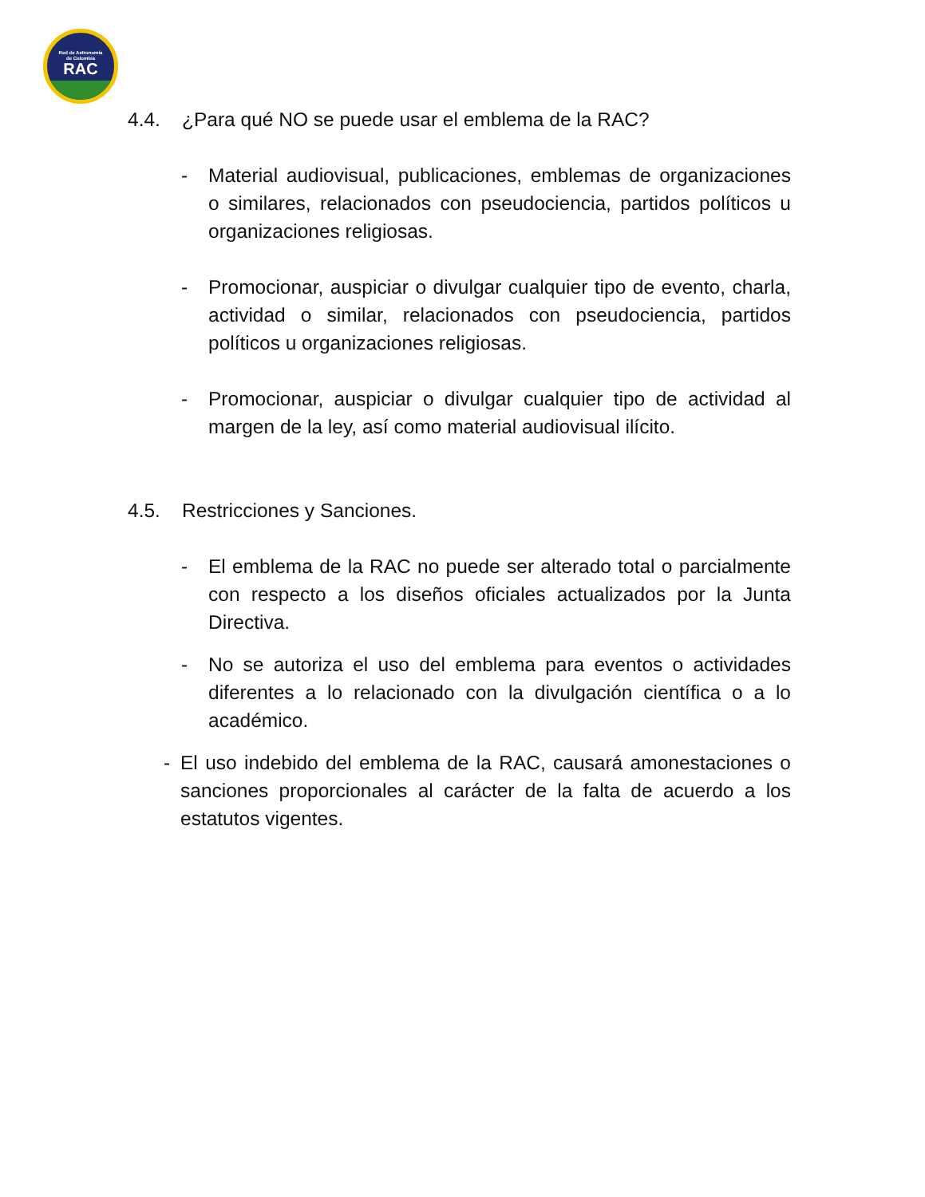Red de Astronomía
de Colombia
RAC
4.4. ¿Para qué NO se puede usar el emblema de la RAC?
- Material audiovisual, publicaciones, emblemas de organizaciones o similares, relacionados con pseudociencia, partidos políticos u organizaciones religiosas.
- Promocionar, auspiciar o divulgar cualquier tipo de evento, charla, actividad o similar, relacionados con pseudociencia, partidos políticos u organizaciones religiosas.
- Promocionar, auspiciar o divulgar cualquier tipo de actividad al margen de la ley, así como material audiovisual ilícito.
4.5. Restricciones y Sanciones.
- El emblema de la RAC no puede ser alterado total o parcialmente con respecto a los diseños oficiales actualizados por la Junta Directiva.
- No se autoriza el uso del emblema para eventos o actividades diferentes a lo relacionado con la divulgación científica o a lo académico.
- El uso indebido del emblema de la RAC, causará amonestaciones o sanciones proporcionales al carácter de la falta de acuerdo a los estatutos vigentes.